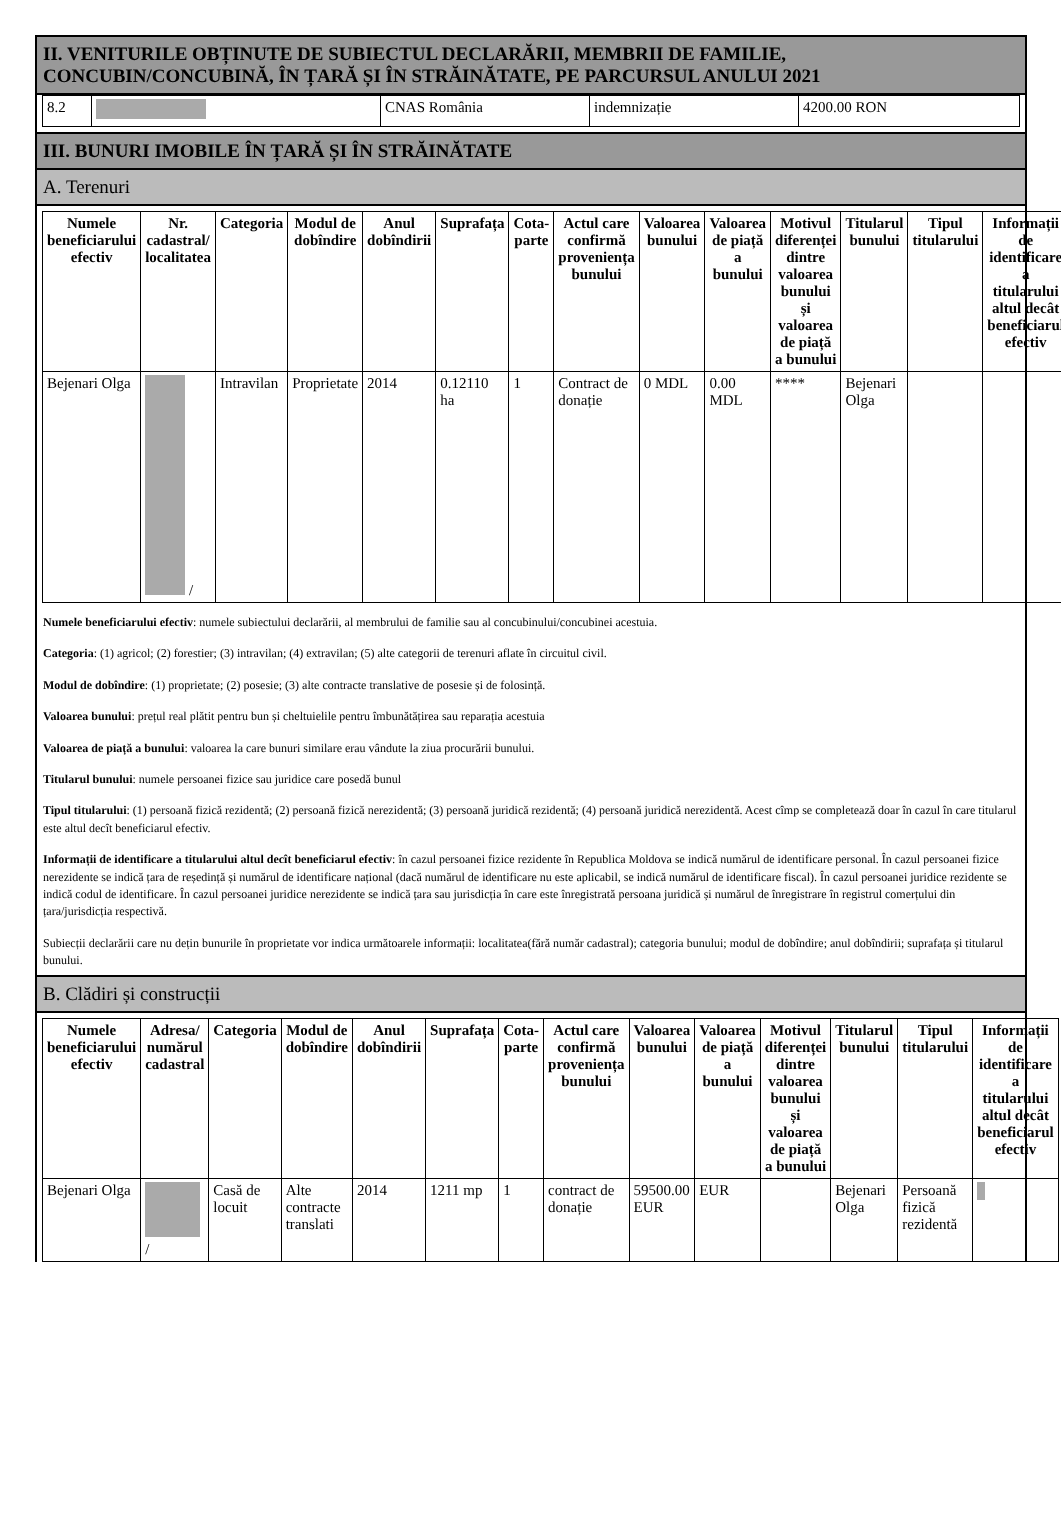II. VENITURILE OBȚINUTE DE SUBIECTUL DECLARĂRII, MEMBRII DE FAMILIE, CONCUBIN/CONCUBINĂ, ÎN ȚARĂ ȘI ÎN STRĂINĂTATE, PE PARCURSUL ANULUI 2021
| 8.2 | | CNAS România | indemnizație | 4200.00 RON |
III. BUNURI IMOBILE ÎN ȚARĂ ȘI ÎN STRĂINĂTATE
A. Terenuri
| Numele beneficiarului efectiv | Nr. cadastral/ localitatea | Categoria | Modul de dobîndire | Anul dobîndirii | Suprafața | Cota-parte | Actul care confirmă proveniența bunului | Valoarea bunului | Valoarea de piață a bunului | Motivul diferenței dintre valoarea bunului și valoarea de piață a bunului | Titularul bunului | Tipul titularului | Informații de identificare a titularului altul decât beneficiarul efectiv |
| --- | --- | --- | --- | --- | --- | --- | --- | --- | --- | --- | --- | --- | --- |
| Bejenari Olga | / | Intravilan | Proprietate | 2014 | 0.12110 ha | 1 | Contract de donație | 0 MDL | 0.00 MDL | **** | Bejenari Olga | | |
Numele beneficiarului efectiv: numele subiectului declarării, al membrului de familie sau al concubinului/concubinei acestuia.
Categoria: (1) agricol; (2) forestier; (3) intravilan; (4) extravilan; (5) alte categorii de terenuri aflate în circuitul civil.
Modul de dobîndire: (1) proprietate; (2) posesie; (3) alte contracte translative de posesie și de folosință.
Valoarea bunului: prețul real plătit pentru bun și cheltuielile pentru îmbunătățirea sau reparația acestuia
Valoarea de piață a bunului: valoarea la care bunuri similare erau vândute la ziua procurării bunului.
Titularul bunului: numele persoanei fizice sau juridice care posedă bunul
Tipul titularului: (1) persoană fizică rezidentă; (2) persoană fizică nerezidentă; (3) persoană juridică rezidentă; (4) persoană juridică nerezidentă. Acest cîmp se completează doar în cazul în care titularul este altul decît beneficiarul efectiv.
Informații de identificare a titularului altul decît beneficiarul efectiv: în cazul persoanei fizice rezidente în Republica Moldova se indică numărul de identificare personal. În cazul persoanei fizice nerezidente se indică țara de reședință și numărul de identificare național (dacă numărul de identificare nu este aplicabil, se indică numărul de identificare fiscal). În cazul persoanei juridice rezidente se indică codul de identificare. În cazul persoanei juridice nerezidente se indică țara sau jurisdicția în care este înregistrată persoana juridică și numărul de înregistrare în registrul comerțului din țara/jurisdicția respectivă.
Subiecții declarării care nu dețin bunurile în proprietate vor indica următoarele informații: localitatea(fără număr cadastral); categoria bunului; modul de dobîndire; anul dobîndirii; suprafața și titularul bunului.
B. Clădiri și construcții
| Numele beneficiarului efectiv | Adresa/ numărul cadastral | Categoria | Modul de dobîndire | Anul dobîndirii | Suprafața | Cota-parte | Actul care confirmă proveniența bunului | Valoarea bunului | Valoarea de piață a bunului | Motivul diferenței dintre valoarea bunului și valoarea de piață a bunului | Titularul bunului | Tipul titularului | Informații de identificare a titularului altul decât beneficiarul efectiv |
| --- | --- | --- | --- | --- | --- | --- | --- | --- | --- | --- | --- | --- | --- |
| Bejenari Olga | / | Casă de locuit | Alte contracte translati | 2014 | 1211 mp | 1 | contract de donație | 59500.00 EUR | EUR | | Bejenari Olga | Persoană fizică rezidentă | |